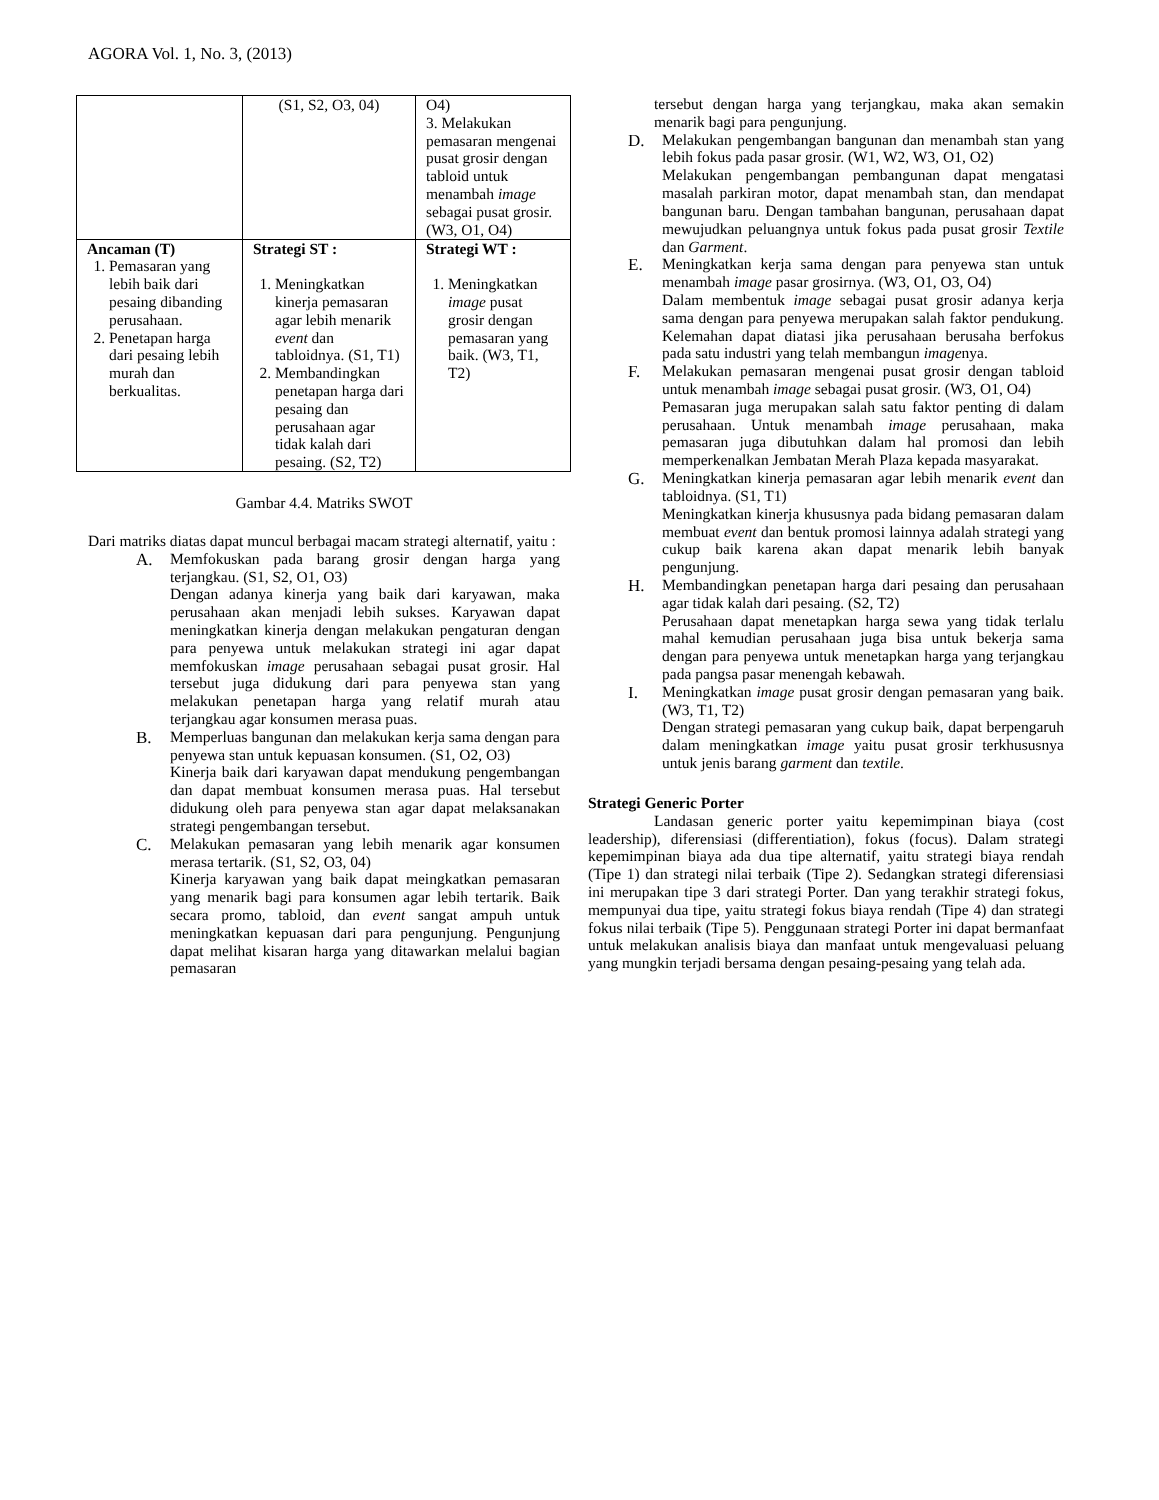AGORA Vol. 1, No. 3, (2013)
| | (S1, S2, O3, 04) | O4) 3. Melakukan pemasaran mengenai pusat grosir dengan tabloid untuk menambah image sebagai pusat grosir. (W3, O1, O4) |
| Ancaman (T) 1. Pemasaran yang lebih baik dari pesaing dibanding perusahaan. 2. Penetapan harga dari pesaing lebih murah dan berkualitas. | Strategi ST : 1. Meningkatkan kinerja pemasaran agar lebih menarik event dan tabloidnya. (S1, T1) 2. Membandingkan penetapan harga dari pesaing dan perusahaan agar tidak kalah dari pesaing. (S2, T2) | Strategi WT : 1. Meningkatkan image pusat grosir dengan pemasaran yang baik. (W3, T1, T2) |
Gambar 4.4. Matriks SWOT
Dari matriks diatas dapat muncul berbagai macam strategi alternatif, yaitu :
A. Memfokuskan pada barang grosir dengan harga yang terjangkau. (S1, S2, O1, O3)
Dengan adanya kinerja yang baik dari karyawan, maka perusahaan akan menjadi lebih sukses. Karyawan dapat meningkatkan kinerja dengan melakukan pengaturan dengan para penyewa untuk melakukan strategi ini agar dapat memfokuskan image perusahaan sebagai pusat grosir. Hal tersebut juga didukung dari para penyewa stan yang melakukan penetapan harga yang relatif murah atau terjangkau agar konsumen merasa puas.
B. Memperluas bangunan dan melakukan kerja sama dengan para penyewa stan untuk kepuasan konsumen. (S1, O2, O3)
Kinerja baik dari karyawan dapat mendukung pengembangan dan dapat membuat konsumen merasa puas. Hal tersebut didukung oleh para penyewa stan agar dapat melaksanakan strategi pengembangan tersebut.
C. Melakukan pemasaran yang lebih menarik agar konsumen merasa tertarik. (S1, S2, O3, 04)
Kinerja karyawan yang baik dapat meingkatkan pemasaran yang menarik bagi para konsumen agar lebih tertarik. Baik secara promo, tabloid, dan event sangat ampuh untuk meningkatkan kepuasan dari para pengunjung. Pengunjung dapat melihat kisaran harga yang ditawarkan melalui bagian pemasaran
tersebut dengan harga yang terjangkau, maka akan semakin menarik bagi para pengunjung.
D. Melakukan pengembangan bangunan dan menambah stan yang lebih fokus pada pasar grosir. (W1, W2, W3, O1, O2)
Melakukan pengembangan pembangunan dapat mengatasi masalah parkiran motor, dapat menambah stan, dan mendapat bangunan baru. Dengan tambahan bangunan, perusahaan dapat mewujudkan peluangnya untuk fokus pada pusat grosir Textile dan Garment.
E. Meningkatkan kerja sama dengan para penyewa stan untuk menambah image pasar grosirnya. (W3, O1, O3, O4)
Dalam membentuk image sebagai pusat grosir adanya kerja sama dengan para penyewa merupakan salah faktor pendukung. Kelemahan dapat diatasi jika perusahaan berusaha berfokus pada satu industri yang telah membangun imagenya.
F. Melakukan pemasaran mengenai pusat grosir dengan tabloid untuk menambah image sebagai pusat grosir. (W3, O1, O4)
Pemasaran juga merupakan salah satu faktor penting di dalam perusahaan. Untuk menambah image perusahaan, maka pemasaran juga dibutuhkan dalam hal promosi dan lebih memperkenalkan Jembatan Merah Plaza kepada masyarakat.
G. Meningkatkan kinerja pemasaran agar lebih menarik event dan tabloidnya. (S1, T1)
Meningkatkan kinerja khususnya pada bidang pemasaran dalam membuat event dan bentuk promosi lainnya adalah strategi yang cukup baik karena akan dapat menarik lebih banyak pengunjung.
H. Membandingkan penetapan harga dari pesaing dan perusahaan agar tidak kalah dari pesaing. (S2, T2)
Perusahaan dapat menetapkan harga sewa yang tidak terlalu mahal kemudian perusahaan juga bisa untuk bekerja sama dengan para penyewa untuk menetapkan harga yang terjangkau pada pangsa pasar menengah kebawah.
I. Meningkatkan image pusat grosir dengan pemasaran yang baik. (W3, T1, T2)
Dengan strategi pemasaran yang cukup baik, dapat berpengaruh dalam meningkatkan image yaitu pusat grosir terkhususnya untuk jenis barang garment dan textile.
Strategi Generic Porter
Landasan generic porter yaitu kepemimpinan biaya (cost leadership), diferensiasi (differentiation), fokus (focus). Dalam strategi kepemimpinan biaya ada dua tipe alternatif, yaitu strategi biaya rendah (Tipe 1) dan strategi nilai terbaik (Tipe 2). Sedangkan strategi diferensiasi ini merupakan tipe 3 dari strategi Porter. Dan yang terakhir strategi fokus, mempunyai dua tipe, yaitu strategi fokus biaya rendah (Tipe 4) dan strategi fokus nilai terbaik (Tipe 5). Penggunaan strategi Porter ini dapat bermanfaat untuk melakukan analisis biaya dan manfaat untuk mengevaluasi peluang yang mungkin terjadi bersama dengan pesaing-pesaing yang telah ada.